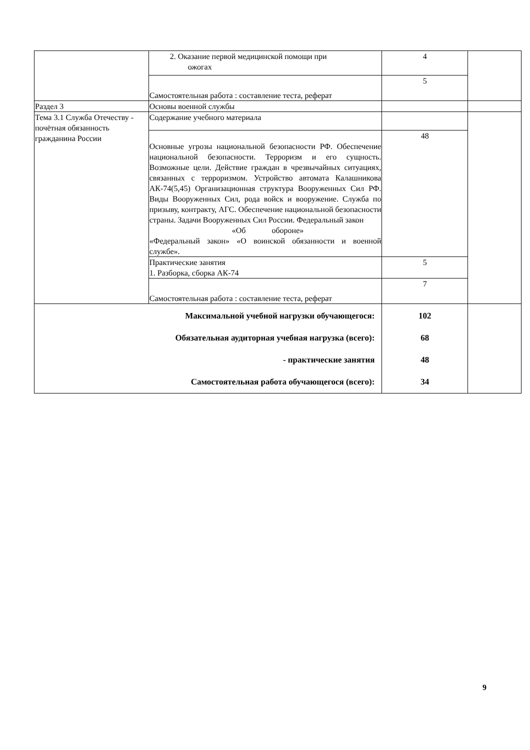| | 2. Оказание первой медицинской помощи при ожогах | 4 | |
| | Самостоятельная работа : составление теста, реферат | 5 | |
| Раздел 3 | Основы военной службы | | |
| Тема 3.1 Служба Отечеству - почётная обязанность гражданина России | Содержание учебного материала | | |
| | Основные угрозы национальной безопасности РФ. Обеспечение национальной безопасности. Терроризм и его сущность. Возможные цели. Действие граждан в чрезвычайных ситуациях, связанных с терроризмом. Устройство автомата Калашникова АК-74(5,45) Организационная структура Вооруженных Сил РФ. Виды Вооруженных Сил, рода войск и вооружение. Служба по призыву, контракту, АГС. Обеспечение национальной безопасности страны. Задачи Вооруженных Сил России. Федеральный закон «Об обороне» «Федеральный закон» «О воинской обязанности и военной службе». | 48 | |
| | Практические занятия 1. Разборка, сборка АК-74 | 5 | |
| | Самостоятельная работа : составление теста, реферат | 7 | |
| Максимальной учебной нагрузки обучающегося: Обязательная аудиторная учебная нагрузка (всего): - практические занятия Самостоятельная работа обучающегося (всего): | | 102 68 48 34 | |
9